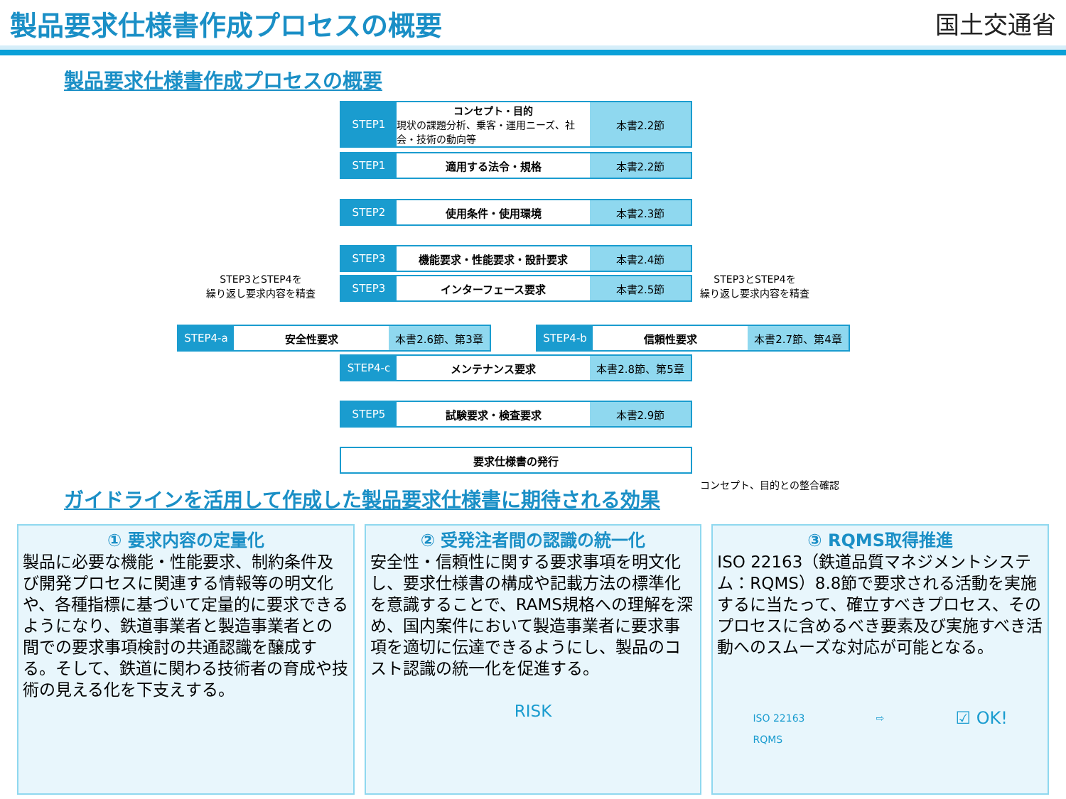製品要求仕様書作成プロセスの概要 国土交通省
製品要求仕様書作成プロセスの概要
STEP1 コンセプト・目的
現状の課題分析、乗客・運用ニーズ、社会・技術の動向等
本書2.2節
STEP1 適用する法令・規格 本書2.2節
STEP2 使用条件・使用環境 本書2.3節
STEP3 機能要求・性能要求・設計要求 本書2.4節
STEP3 インターフェース要求 本書2.5節
STEP3とSTEP4を
繰り返し要求内容を精査
STEP3とSTEP4を
繰り返し要求内容を精査
STEP4-a 安全性要求 本書2.6節、第3章
STEP4-b 信頼性要求 本書2.7節、第4章
STEP4-c メンテナンス要求 本書2.8節、第5章
STEP5 試験要求・検査要求 本書2.9節
要求仕様書の発行
コンセプト、目的との整合確認
ガイドラインを活用して作成した製品要求仕様書に期待される効果
① 要求内容の定量化
製品に必要な機能・性能要求、制約条件及び開発プロセスに関連する情報等の明文化や、各種指標に基づいて定量的に要求できるようになり、鉄道事業者と製造事業者との間での要求事項検討の共通認識を醸成する。そして、鉄道に関わる技術者の育成や技術の見える化を下支えする。
② 受発注者間の認識の統一化
安全性・信頼性に関する要求事項を明文化し、要求仕様書の構成や記載方法の標準化を意識することで、RAMS規格への理解を深め、国内案件において製造事業者に要求事項を適切に伝達できるようにし、製品のコスト認識の統一化を促進する。
RISK
③ RQMS取得推進
ISO 22163（鉄道品質マネジメントシステム：RQMS）8.8節で要求される活動を実施するに当たって、確立すべきプロセス、そのプロセスに含めるべき要素及び実施すべき活動へのスムーズな対応が可能となる。
ISO 22163
RQMS ⇨ ☑ OK!